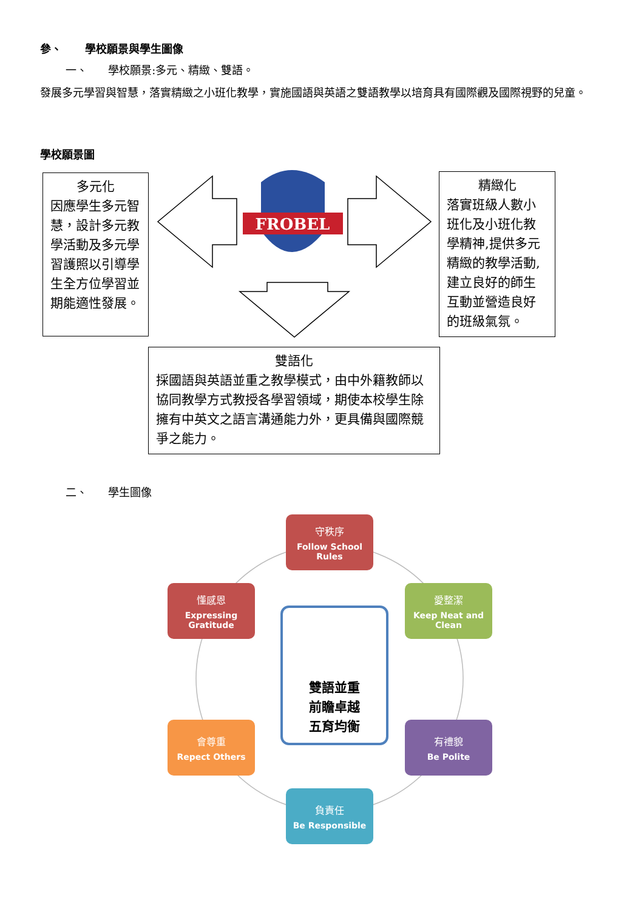參、 學校願景與學生圖像
一、 學校願景:多元、精緻、雙語。
發展多元學習與智慧，落實精緻之小班化教學，實施國語與英語之雙語教學以培育具有國際觀及國際視野的兒童。
學校願景圖
多元化
因應學生多元智慧，設計多元教學活動及多元學習護照以引導學生全方位學習並期能適性發展。
FROBEL
精緻化
落實班級人數小班化及小班化教學精神,提供多元精緻的教學活動,建立良好的師生互動並營造良好的班級氣氛。
雙語化
採國語與英語並重之教學模式，由中外籍教師以協同教學方式教授各學習領域，期使本校學生除擁有中英文之語言溝通能力外，更具備與國際競爭之能力。
二、 學生圖像
守秩序
Follow School Rules
懂感恩
Expressing Gratitude
愛整潔
Keep Neat and Clean
雙語並重
前瞻卓越
五育均衡
會尊重
Repect Others
有禮貌
Be Polite
負責任
Be Responsible